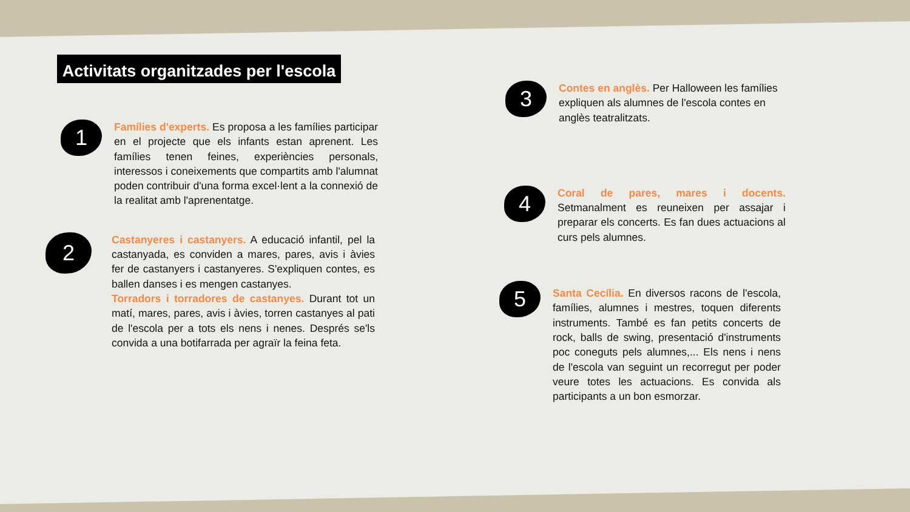Activitats organitzades per l'escola
1
Famílies d'experts. Es proposa a les famílies participar en el projecte que els infants estan aprenent. Les famílies tenen feines, experiències personals, interessos i coneixements que compartits amb l'alumnat poden contribuir d'una forma excel·lent a la connexió de la realitat amb l'aprenentatge.
2
Castanyeres i castanyers. A educació infantil, pel la castanyada, es conviden a mares, pares, avis i àvies fer de castanyers i castanyeres. S'expliquen contes, es ballen danses i es mengen castanyes.
Torradors i torradores de castanyes. Durant tot un matí, mares, pares, avis i àvies, torren castanyes al pati de l'escola per a tots els nens i nenes. Després se'ls convida a una botifarrada per agraïr la feina feta.
3
Contes en anglès. Per Halloween les famílies expliquen als alumnes de l'escola contes en anglès teatralitzats.
4
Coral de pares, mares i docents. Setmanalment es reuneixen per assajar i preparar els concerts. Es fan dues actuacions al curs pels alumnes.
5
Santa Cecília. En diversos racons de l'escola, famílies, alumnes i mestres, toquen diferents instruments. També es fan petits concerts de rock, balls de swing, presentació d'instruments poc coneguts pels alumnes,... Els nens i nens de l'escola van seguint un recorregut per poder veure totes les actuacions. Es convida als participants a un bon esmorzar.